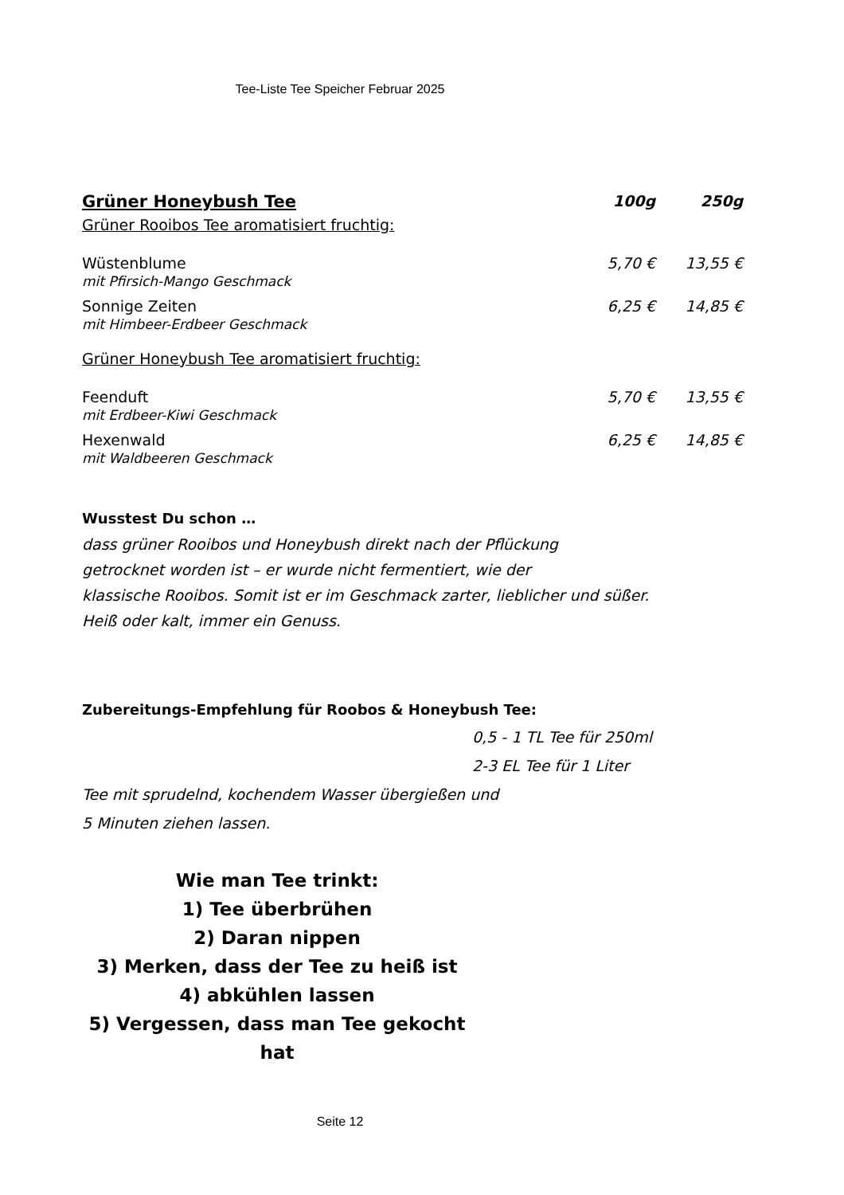Tee-Liste Tee Speicher Februar 2025
| Grüner Honeybush Tee | 100g | 250g |
| --- | --- | --- |
| Grüner Rooibos Tee aromatisiert fruchtig: | | |
| Wüstenblume mit Pfirsich-Mango Geschmack | 5,70 € | 13,55 € |
| Sonnige Zeiten mit Himbeer-Erdbeer Geschmack | 6,25 € | 14,85 € |
| Grüner Honeybush Tee aromatisiert fruchtig: | | |
| Feenduft mit Erdbeer-Kiwi Geschmack | 5,70 € | 13,55 € |
| Hexenwald mit Waldbeeren Geschmack | 6,25 € | 14,85 € |
Wusstest Du schon …
dass grüner Rooibos und Honeybush direkt nach der Pflückung
getrocknet worden ist – er wurde nicht fermentiert, wie der
klassische Rooibos. Somit ist er im Geschmack zarter, lieblicher und süßer.
Heiß oder kalt, immer ein Genuss.
Zubereitungs-Empfehlung für Roobos & Honeybush Tee:
0,5 - 1 TL Tee für 250ml
2-3 EL Tee für 1 Liter
Tee mit sprudelnd, kochendem Wasser übergießen und
5 Minuten ziehen lassen.
Wie man Tee trinkt:
1) Tee überbrühen
2) Daran nippen
3) Merken, dass der Tee zu heiß ist
4) abkühlen lassen
5) Vergessen, dass man Tee gekocht hat
Seite 12